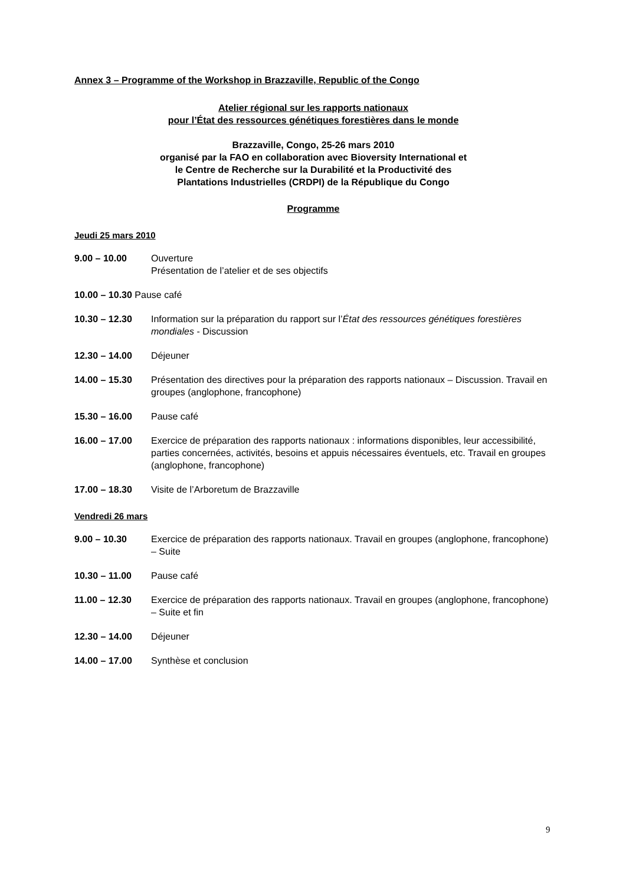Annex 3 – Programme of the Workshop in Brazzaville, Republic of the Congo
Atelier régional sur les rapports nationaux
pour l’État des ressources génétiques forestières dans le monde
Brazzaville, Congo, 25-26 mars 2010
organisé par la FAO en collaboration avec Bioversity International et
le Centre de Recherche sur la Durabilité et la Productivité des
Plantations Industrielles (CRDPI) de la République du Congo
Programme
Jeudi 25 mars 2010
9.00 – 10.00 Ouverture
Présentation de l’atelier et de ses objectifs
10.00 – 10.30 Pause café
10.30 – 12.30 Information sur la préparation du rapport sur l’État des ressources génétiques forestières mondiales - Discussion
12.30 – 14.00 Déjeuner
14.00 – 15.30 Présentation des directives pour la préparation des rapports nationaux – Discussion. Travail en groupes (anglophone, francophone)
15.30 – 16.00 Pause café
16.00 – 17.00 Exercice de préparation des rapports nationaux : informations disponibles, leur accessibilité, parties concernées, activités, besoins et appuis nécessaires éventuels, etc. Travail en groupes (anglophone, francophone)
17.00 – 18.30 Visite de l’Arboretum de Brazzaville
Vendredi 26 mars
9.00 – 10.30 Exercice de préparation des rapports nationaux. Travail en groupes (anglophone, francophone) – Suite
10.30 – 11.00 Pause café
11.00 – 12.30 Exercice de préparation des rapports nationaux. Travail en groupes (anglophone, francophone) – Suite et fin
12.30 – 14.00 Déjeuner
14.00 – 17.00 Synthèse et conclusion
9